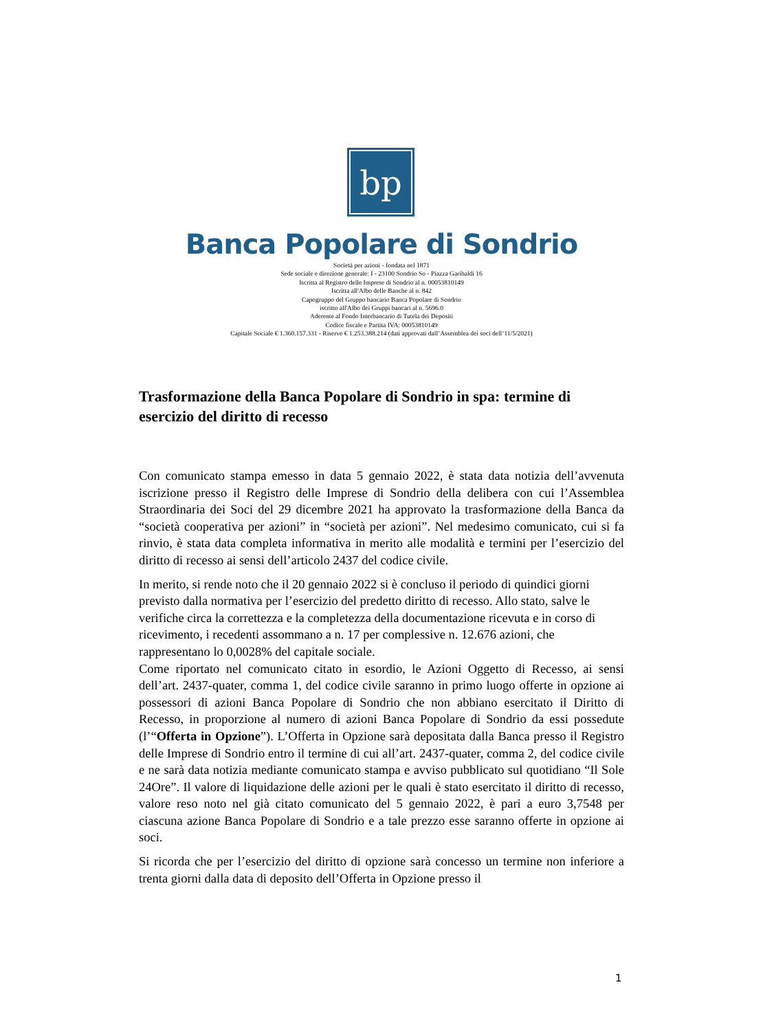bp
Banca Popolare di Sondrio
Società per azioni - fondata nel 1871
Sede sociale e direzione generale: I - 23100 Sondrio So - Piazza Garibaldi 16
Iscritta al Registro delle Imprese di Sondrio al n. 00053810149
Iscritta all'Albo delle Banche al n. 842
Capogruppo del Gruppo bancario Banca Popolare di Sondrio
iscritto all'Albo dei Gruppi bancari al n. 5696.0
Aderente al Fondo Interbancario di Tutela dei Depositi
Codice fiscale e Partita IVA: 00053810149
Capitale Sociale € 1.360.157.331 - Riserve € 1.253.388.214 (dati approvati dall’Assemblea dei soci dell’11/5/2021)
Trasformazione della Banca Popolare di Sondrio in spa: termine di esercizio del diritto di recesso
Con comunicato stampa emesso in data 5 gennaio 2022, è stata data notizia dell’avvenuta iscrizione presso il Registro delle Imprese di Sondrio della delibera con cui l’Assemblea Straordinaria dei Soci del 29 dicembre 2021 ha approvato la trasformazione della Banca da “società cooperativa per azioni” in “società per azioni”. Nel medesimo comunicato, cui si fa rinvio, è stata data completa informativa in merito alle modalità e termini per l’esercizio del diritto di recesso ai sensi dell’articolo 2437 del codice civile.
In merito, si rende noto che il 20 gennaio 2022 si è concluso il periodo di quindici giorni previsto dalla normativa per l’esercizio del predetto diritto di recesso. Allo stato, salve le verifiche circa la correttezza e la completezza della documentazione ricevuta e in corso di ricevimento, i recedenti assommano a n. 17 per complessive n. 12.676 azioni, che rappresentano lo 0,0028% del capitale sociale.
Come riportato nel comunicato citato in esordio, le Azioni Oggetto di Recesso, ai sensi dell’art. 2437-quater, comma 1, del codice civile saranno in primo luogo offerte in opzione ai possessori di azioni Banca Popolare di Sondrio che non abbiano esercitato il Diritto di Recesso, in proporzione al numero di azioni Banca Popolare di Sondrio da essi possedute (l’“Offerta in Opzione”). L’Offerta in Opzione sarà depositata dalla Banca presso il Registro delle Imprese di Sondrio entro il termine di cui all’art. 2437-quater, comma 2, del codice civile e ne sarà data notizia mediante comunicato stampa e avviso pubblicato sul quotidiano “Il Sole 24Ore”. Il valore di liquidazione delle azioni per le quali è stato esercitato il diritto di recesso, valore reso noto nel già citato comunicato del 5 gennaio 2022, è pari a euro 3,7548 per ciascuna azione Banca Popolare di Sondrio e a tale prezzo esse saranno offerte in opzione ai soci.
Si ricorda che per l’esercizio del diritto di opzione sarà concesso un termine non inferiore a trenta giorni dalla data di deposito dell’Offerta in Opzione presso il
1